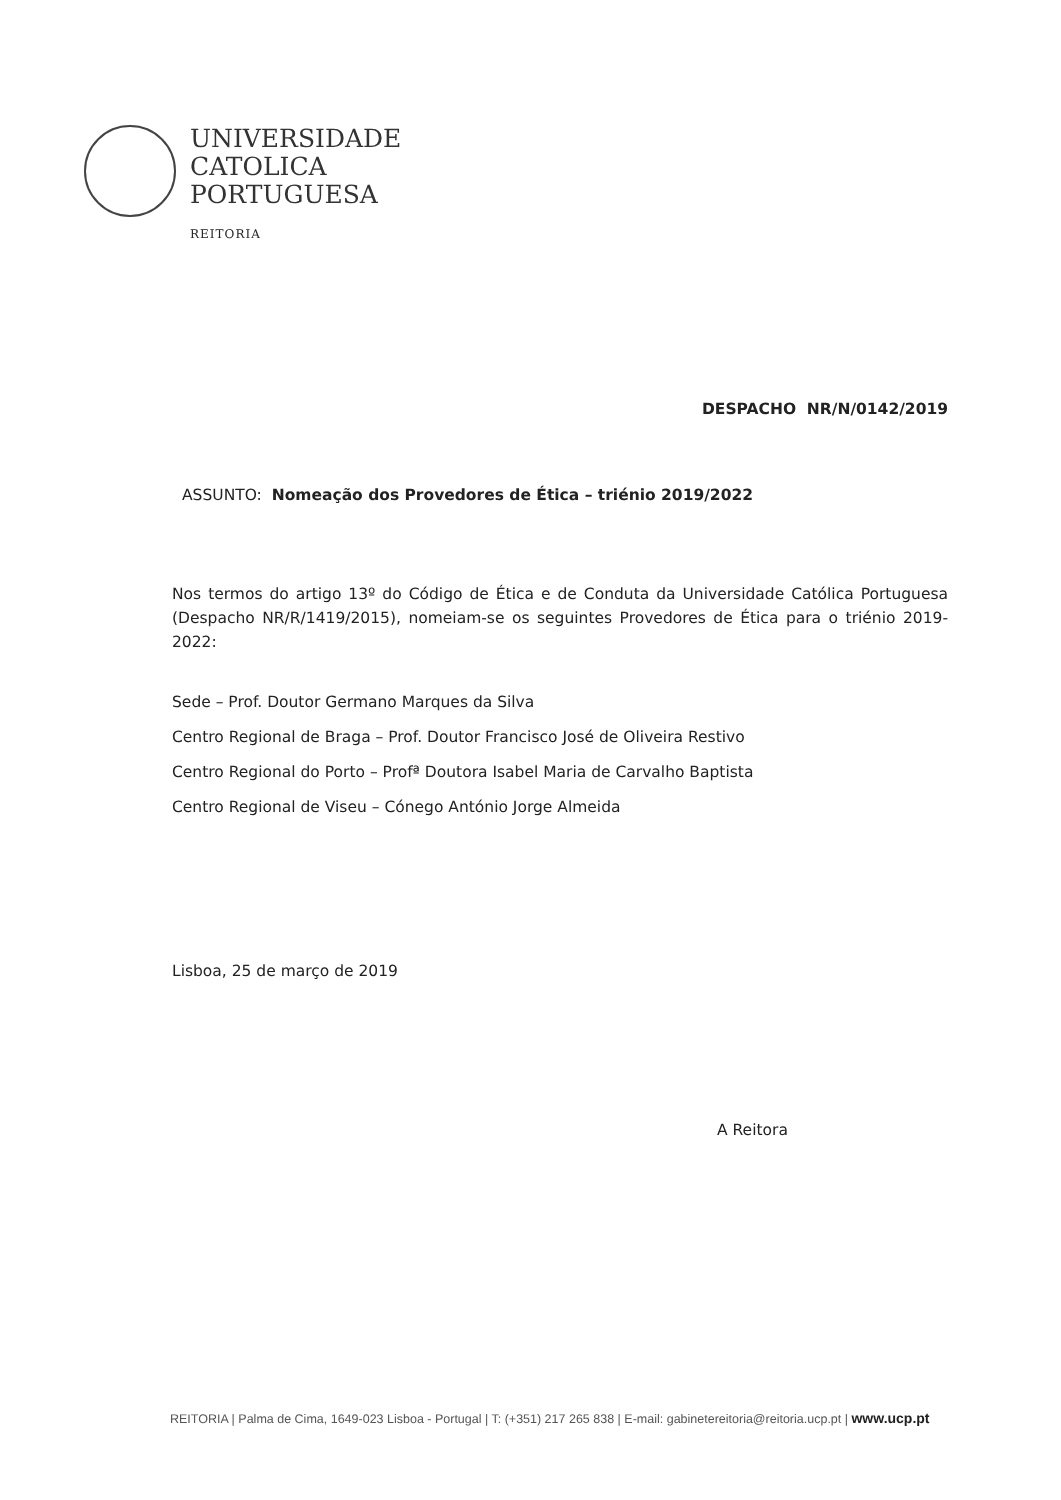UNIVERSIDADE
CATOLICA
PORTUGUESA
REITORIA
DESPACHO NR/N/0142/2019
ASSUNTO: Nomeação dos Provedores de Ética – triénio 2019/2022
Nos termos do artigo 13º do Código de Ética e de Conduta da Universidade Católica Portuguesa (Despacho NR/R/1419/2015), nomeiam-se os seguintes Provedores de Ética para o triénio 2019-2022:
Sede – Prof. Doutor Germano Marques da Silva
Centro Regional de Braga – Prof. Doutor Francisco José de Oliveira Restivo
Centro Regional do Porto – Profª Doutora Isabel Maria de Carvalho Baptista
Centro Regional de Viseu – Cónego António Jorge Almeida
Lisboa, 25 de março de 2019
A Reitora
REITORIA | Palma de Cima, 1649-023 Lisboa - Portugal | T: (+351) 217 265 838 | E-mail: gabinetereitoria@reitoria.ucp.pt | www.ucp.pt